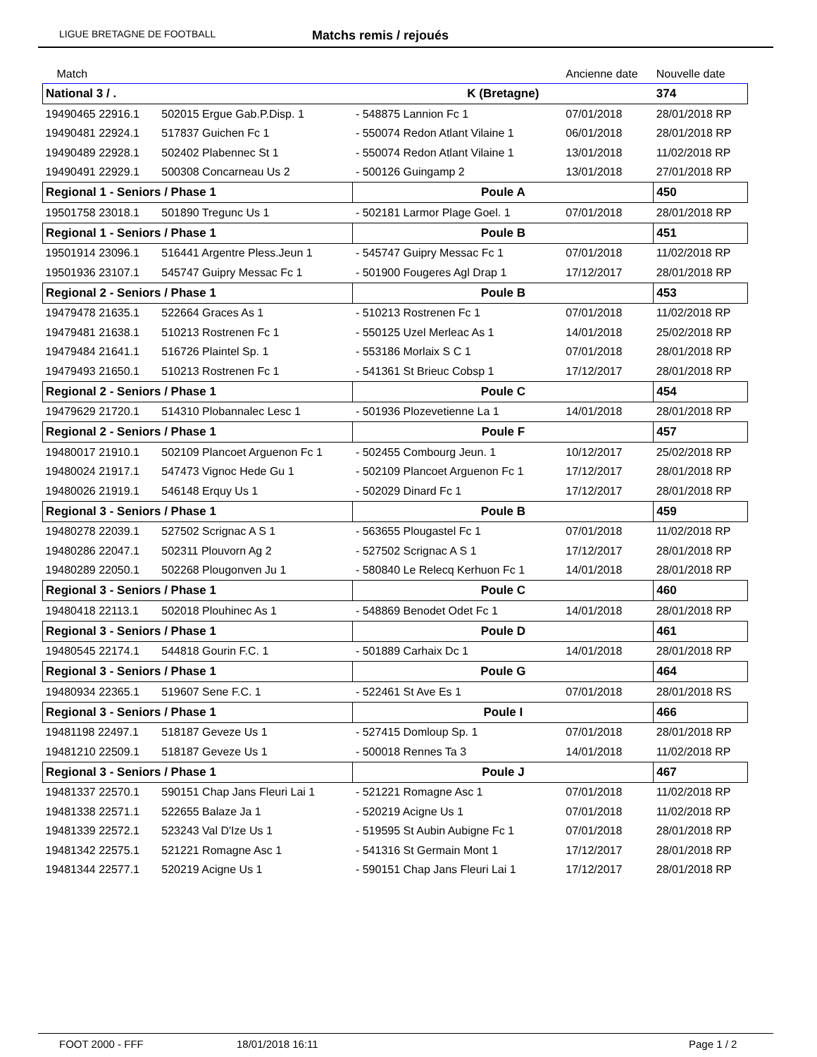LIGUE BRETAGNE DE FOOTBALL Matchs remis / rejoués
| Match | | | | Ancienne date | Nouvelle date |
| --- | --- | --- | --- | --- | --- |
| National 3 / . | | K (Bretagne) | | | 374 |
| 19490465 22916.1 | 502015 Ergue Gab.P.Disp. 1 | - 548875 Lannion Fc 1 | | 07/01/2018 | 28/01/2018 RP |
| 19490481 22924.1 | 517837 Guichen Fc 1 | - 550074 Redon Atlant Vilaine 1 | | 06/01/2018 | 28/01/2018 RP |
| 19490489 22928.1 | 502402 Plabennec St 1 | - 550074 Redon Atlant Vilaine 1 | | 13/01/2018 | 11/02/2018 RP |
| 19490491 22929.1 | 500308 Concarneau Us 2 | - 500126 Guingamp 2 | | 13/01/2018 | 27/01/2018 RP |
| Regional 1 - Seniors / Phase 1 | | Poule A | | | 450 |
| 19501758 23018.1 | 501890 Tregunc Us 1 | - 502181 Larmor Plage Goel. 1 | | 07/01/2018 | 28/01/2018 RP |
| Regional 1 - Seniors / Phase 1 | | Poule B | | | 451 |
| 19501914 23096.1 | 516441 Argentre Pless.Jeun 1 | - 545747 Guipry Messac Fc 1 | | 07/01/2018 | 11/02/2018 RP |
| 19501936 23107.1 | 545747 Guipry Messac Fc 1 | - 501900 Fougeres Agl Drap 1 | | 17/12/2017 | 28/01/2018 RP |
| Regional 2 - Seniors / Phase 1 | | Poule B | | | 453 |
| 19479478 21635.1 | 522664 Graces As 1 | - 510213 Rostrenen Fc 1 | | 07/01/2018 | 11/02/2018 RP |
| 19479481 21638.1 | 510213 Rostrenen Fc 1 | - 550125 Uzel Merleac As 1 | | 14/01/2018 | 25/02/2018 RP |
| 19479484 21641.1 | 516726 Plaintel Sp. 1 | - 553186 Morlaix S C 1 | | 07/01/2018 | 28/01/2018 RP |
| 19479493 21650.1 | 510213 Rostrenen Fc 1 | - 541361 St Brieuc Cobsp 1 | | 17/12/2017 | 28/01/2018 RP |
| Regional 2 - Seniors / Phase 1 | | Poule C | | | 454 |
| 19479629 21720.1 | 514310 Plobannalec Lesc 1 | - 501936 Plozevetienne La 1 | | 14/01/2018 | 28/01/2018 RP |
| Regional 2 - Seniors / Phase 1 | | Poule F | | | 457 |
| 19480017 21910.1 | 502109 Plancoet Arguenon Fc 1 | - 502455 Combourg Jeun. 1 | | 10/12/2017 | 25/02/2018 RP |
| 19480024 21917.1 | 547473 Vignoc Hede Gu 1 | - 502109 Plancoet Arguenon Fc 1 | | 17/12/2017 | 28/01/2018 RP |
| 19480026 21919.1 | 546148 Erquy Us 1 | - 502029 Dinard Fc 1 | | 17/12/2017 | 28/01/2018 RP |
| Regional 3 - Seniors / Phase 1 | | Poule B | | | 459 |
| 19480278 22039.1 | 527502 Scrignac A S 1 | - 563655 Plougastel Fc 1 | | 07/01/2018 | 11/02/2018 RP |
| 19480286 22047.1 | 502311 Plouvorn Ag 2 | - 527502 Scrignac A S 1 | | 17/12/2017 | 28/01/2018 RP |
| 19480289 22050.1 | 502268 Plougonven Ju 1 | - 580840 Le Relecq Kerhuon Fc 1 | | 14/01/2018 | 28/01/2018 RP |
| Regional 3 - Seniors / Phase 1 | | Poule C | | | 460 |
| 19480418 22113.1 | 502018 Plouhinec As 1 | - 548869 Benodet Odet Fc 1 | | 14/01/2018 | 28/01/2018 RP |
| Regional 3 - Seniors / Phase 1 | | Poule D | | | 461 |
| 19480545 22174.1 | 544818 Gourin F.C. 1 | - 501889 Carhaix Dc 1 | | 14/01/2018 | 28/01/2018 RP |
| Regional 3 - Seniors / Phase 1 | | Poule G | | | 464 |
| 19480934 22365.1 | 519607 Sene F.C. 1 | - 522461 St Ave Es 1 | | 07/01/2018 | 28/01/2018 RS |
| Regional 3 - Seniors / Phase 1 | | Poule I | | | 466 |
| 19481198 22497.1 | 518187 Geveze Us 1 | - 527415 Domloup Sp. 1 | | 07/01/2018 | 28/01/2018 RP |
| 19481210 22509.1 | 518187 Geveze Us 1 | - 500018 Rennes Ta 3 | | 14/01/2018 | 11/02/2018 RP |
| Regional 3 - Seniors / Phase 1 | | Poule J | | | 467 |
| 19481337 22570.1 | 590151 Chap Jans Fleuri Lai 1 | - 521221 Romagne Asc 1 | | 07/01/2018 | 11/02/2018 RP |
| 19481338 22571.1 | 522655 Balaze Ja 1 | - 520219 Acigne Us 1 | | 07/01/2018 | 11/02/2018 RP |
| 19481339 22572.1 | 523243 Val D'Ize Us 1 | - 519595 St Aubin Aubigne Fc 1 | | 07/01/2018 | 28/01/2018 RP |
| 19481342 22575.1 | 521221 Romagne Asc 1 | - 541316 St Germain Mont 1 | | 17/12/2017 | 28/01/2018 RP |
| 19481344 22577.1 | 520219 Acigne Us 1 | - 590151 Chap Jans Fleuri Lai 1 | | 17/12/2017 | 28/01/2018 RP |
FOOT 2000 - FFF 18/01/2018 16:11 Page 1 / 2